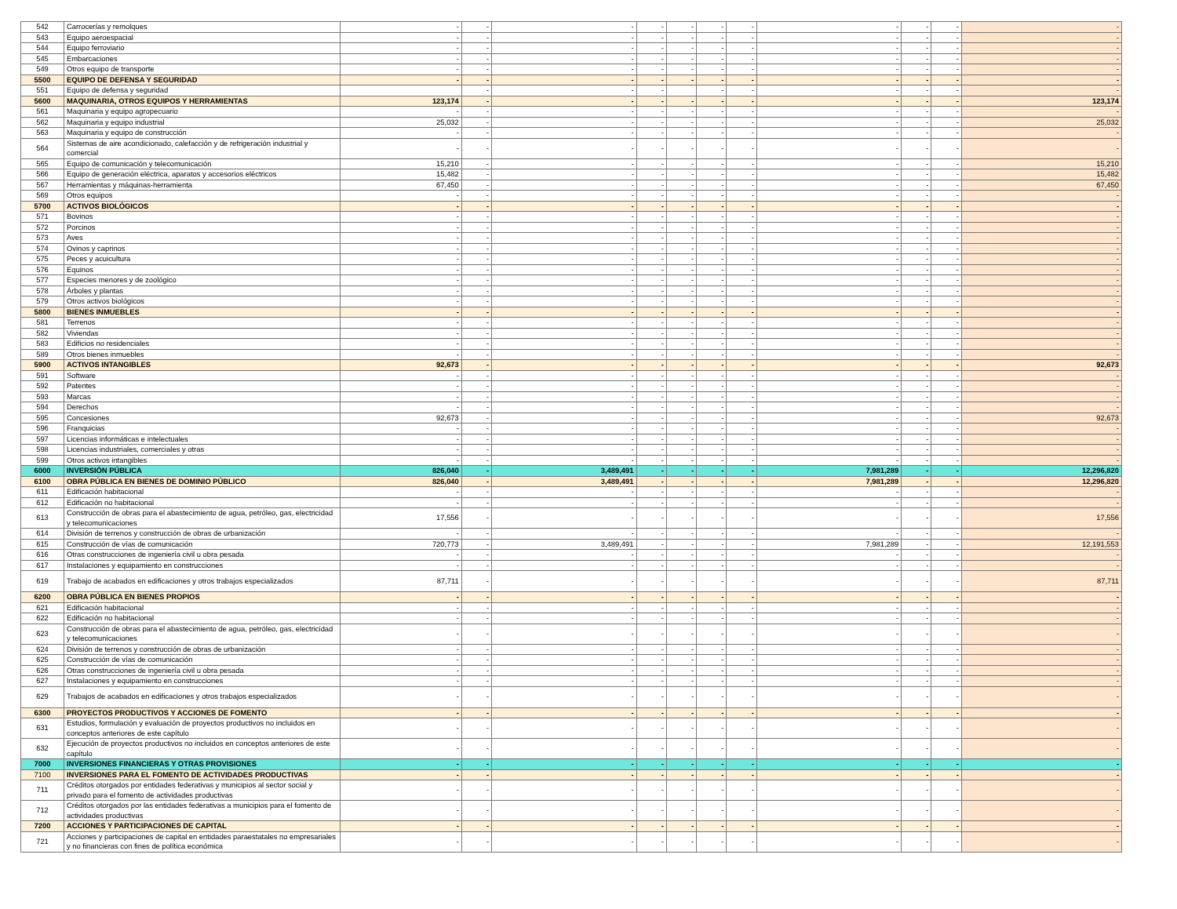| 542 | Carrocerías y remolques | - | - | - | - | - | - | - | - | - | - | - |
| 543 | Equipo aeroespacial | - | - | - | - | - | - | - | - | - | - | - |
| 544 | Equipo ferroviario | - | - | - | - | - | - | - | - | - | - | - |
| 545 | Embarcaciones | - | - | - | - | - | - | - | - | - | - | - |
| 549 | Otros equipo de transporte | - | - | - | - | - | - | - | - | - | - | - |
| 5500 | EQUIPO DE DEFENSA Y SEGURIDAD | - | - | - | - | - | - | - | - | - | - | - |
| 551 | Equipo de defensa y seguridad | | - | - | - | | - | - | - | - | - | - |
| 5600 | MAQUINARIA, OTROS EQUIPOS Y HERRAMIENTAS | 123,174 | - | - | - | - | - | - | - | - | - | 123,174 |
| 561 | Maquinaria y equipo agropecuario | - | - | - | - | - | - | - | - | - | - | - |
| 562 | Maquinaria y equipo industrial | 25,032 | - | - | - | - | - | - | - | - | - | 25,032 |
| 563 | Maquinaria y equipo de construcción | - | - | - | - | - | - | - | - | - | - | - |
| 564 | Sistemas de aire acondicionado, calefacción y de refrigeración industrial y comercial | - | - | - | - | - | - | - | - | - | - | - |
| 565 | Equipo de comunicación y telecomunicación | 15,210 | - | - | - | - | - | - | - | - | - | 15,210 |
| 566 | Equipo de generación eléctrica, aparatos y accesorios eléctricos | 15,482 | - | - | - | - | - | - | - | - | - | 15,482 |
| 567 | Herramientas y máquinas-herramienta | 67,450 | - | - | - | - | - | - | - | - | - | 67,450 |
| 569 | Otros equipos | - | - | - | - | - | - | - | - | - | - | - |
| 5700 | ACTIVOS BIOLÓGICOS | - | - | - | - | - | - | - | - | - | - | - |
| 571 | Bovinos | - | - | - | - | - | - | - | - | - | - | - |
| 572 | Porcinos | - | - | - | - | - | - | - | - | - | - | - |
| 573 | Aves | - | - | - | - | - | - | - | - | - | - | - |
| 574 | Ovinos y caprinos | - | - | - | - | - | - | - | - | - | - | - |
| 575 | Peces y acuicultura | - | - | - | - | - | - | - | - | - | - | - |
| 576 | Equinos | - | - | - | - | - | - | - | - | - | - | - |
| 577 | Especies menores y de zoológico | - | - | - | - | - | - | - | - | - | - | - |
| 578 | Árboles y plantas | - | - | - | - | - | - | - | - | - | - | - |
| 579 | Otros activos biológicos | - | - | - | - | - | - | - | - | - | - | - |
| 5800 | BIENES INMUEBLES | - | - | - | - | - | - | - | - | - | - | - |
| 581 | Terrenos | - | - | - | - | - | - | - | - | - | - | - |
| 582 | Viviendas | - | - | - | - | - | - | - | - | - | - | - |
| 583 | Edificios no residenciales | - | - | - | - | - | - | - | - | - | - | - |
| 589 | Otros bienes inmuebles | - | - | - | - | - | - | - | - | - | - | - |
| 5900 | ACTIVOS INTANGIBLES | 92,673 | - | - | - | - | - | - | - | - | - | 92,673 |
| 591 | Software | - | - | - | - | - | - | - | - | - | - | - |
| 592 | Patentes | - | - | - | - | - | - | - | - | - | - | - |
| 593 | Marcas | - | - | - | - | - | - | - | - | - | - | - |
| 594 | Derechos | - | - | - | - | - | - | - | - | - | - | - |
| 595 | Concesiones | 92,673 | - | - | - | - | - | - | - | - | - | 92,673 |
| 596 | Franquicias | - | - | - | - | - | - | - | - | - | - | - |
| 597 | Licencias informáticas e intelectuales | - | - | - | - | - | - | - | - | - | - | - |
| 598 | Licencias industriales, comerciales y otras | - | - | - | - | - | - | - | - | - | - | - |
| 599 | Otros activos intangibles | - | - | - | - | - | - | - | - | - | - | - |
| 6000 | INVERSIÓN PÚBLICA | 826,040 | - | 3,489,491 | - | - | - | - | 7,981,289 | - | - | 12,296,820 |
| 6100 | OBRA PÚBLICA EN BIENES DE DOMINIO PÚBLICO | 826,040 | - | 3,489,491 | - | - | - | - | 7,981,289 | - | - | 12,296,820 |
| 611 | Edificación habitacional | - | - | - | - | - | - | - | - | - | - | - |
| 612 | Edificación no habitacional | - | - | - | - | - | - | - | - | - | - | - |
| 613 | Construcción de obras para el abastecimiento de agua, petróleo, gas, electricidad y telecomunicaciones | 17,556 | - | - | - | - | - | - | - | - | - | 17,556 |
| 614 | División de terrenos y construcción de obras de urbanización | - | - | - | - | - | - | - | - | - | - | - |
| 615 | Construcción de vías de comunicación | 720,773 | - | 3,489,491 | - | - | - | - | 7,981,289 | - | - | 12,191,553 |
| 616 | Otras construcciones de ingeniería civil u obra pesada | - | - | - | - | - | - | - | - | - | - | - |
| 617 | Instalaciones y equipamiento en construcciones | - | - | - | - | - | - | - | - | - | - | - |
| 619 | Trabajo de acabados en edificaciones y otros trabajos especializados | 87,711 | - | - | - | - | - | - | - | - | - | 87,711 |
| 6200 | OBRA PÚBLICA EN BIENES PROPIOS | - | - | - | - | - | - | - | - | - | - | - |
| 621 | Edificación habitacional | - | - | - | - | - | - | - | - | - | - | - |
| 622 | Edificación no habitacional | - | - | - | - | - | - | - | - | - | - | - |
| 623 | Construcción de obras para el abastecimiento de agua, petróleo, gas, electricidad y telecomunicaciones | - | - | - | - | - | - | - | - | - | - | - |
| 624 | División de terrenos y construcción de obras de urbanización | - | - | - | - | - | - | - | - | - | - | - |
| 625 | Construcción de vías de comunicación | - | - | - | - | - | - | - | - | - | - | - |
| 626 | Otras construcciones de ingeniería civil u obra pesada | - | - | - | - | - | - | - | - | - | - | - |
| 627 | Instalaciones y equipamiento en construcciones | - | - | - | - | - | - | - | - | - | - | - |
| 629 | Trabajos de acabados en edificaciones y otros trabajos especializados | - | - | - | - | - | - | - | - | - | - | - |
| 6300 | PROYECTOS PRODUCTIVOS Y ACCIONES DE FOMENTO | - | - | - | - | - | - | - | - | - | - | - |
| 631 | Estudios, formulación y evaluación de proyectos productivos no incluidos en conceptos anteriores de este capítulo | - | - | - | - | - | - | - | - | - | - | - |
| 632 | Ejecución de proyectos productivos no incluidos en conceptos anteriores de este capítulo | - | - | - | - | - | - | - | - | - | - | - |
| 7000 | INVERSIONES FINANCIERAS Y OTRAS PROVISIONES | - | - | - | - | - | - | - | - | - | - | - |
| 7100 | INVERSIONES PARA EL FOMENTO DE ACTIVIDADES PRODUCTIVAS | - | - | - | - | - | - | - | - | - | - | - |
| 711 | Créditos otorgados por entidades federativas y municipios al sector social y privado para el fomento de actividades productivas | - | - | - | - | - | - | - | - | - | - | - |
| 712 | Créditos otorgados por las entidades federativas a municipios para el fomento de actividades productivas | - | - | - | - | - | - | - | - | - | - | - |
| 7200 | ACCIONES Y PARTICIPACIONES DE CAPITAL | - | - | - | - | - | - | - | - | - | - | - |
| 721 | Acciones y participaciones de capital en entidades paraestatales no empresariales y no financieras con fines de política económica | - | - | - | - | - | - | - | - | - | - | - |